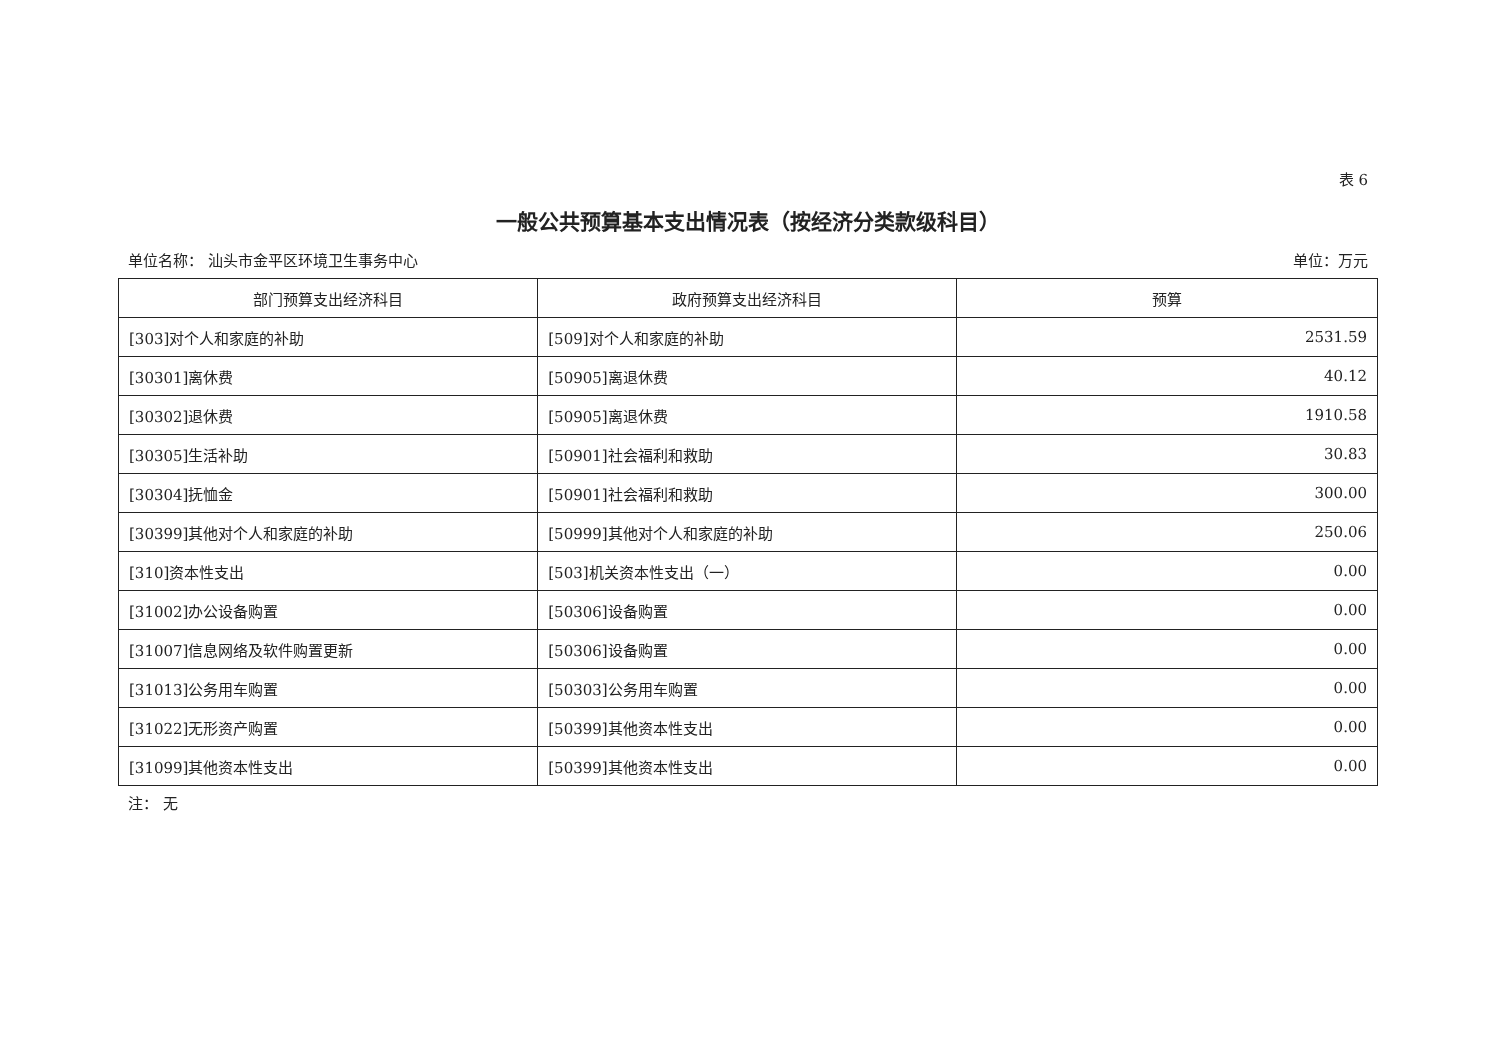表 6
一般公共预算基本支出情况表（按经济分类款级科目）
单位名称： 汕头市金平区环境卫生事务中心 单位：万元
| 部门预算支出经济科目 | 政府预算支出经济科目 | 预算 |
| --- | --- | --- |
| [303]对个人和家庭的补助 | [509]对个人和家庭的补助 | 2531.59 |
| [30301]离休费 | [50905]离退休费 | 40.12 |
| [30302]退休费 | [50905]离退休费 | 1910.58 |
| [30305]生活补助 | [50901]社会福利和救助 | 30.83 |
| [30304]抚恤金 | [50901]社会福利和救助 | 300.00 |
| [30399]其他对个人和家庭的补助 | [50999]其他对个人和家庭的补助 | 250.06 |
| [310]资本性支出 | [503]机关资本性支出（一） | 0.00 |
| [31002]办公设备购置 | [50306]设备购置 | 0.00 |
| [31007]信息网络及软件购置更新 | [50306]设备购置 | 0.00 |
| [31013]公务用车购置 | [50303]公务用车购置 | 0.00 |
| [31022]无形资产购置 | [50399]其他资本性支出 | 0.00 |
| [31099]其他资本性支出 | [50399]其他资本性支出 | 0.00 |
注： 无